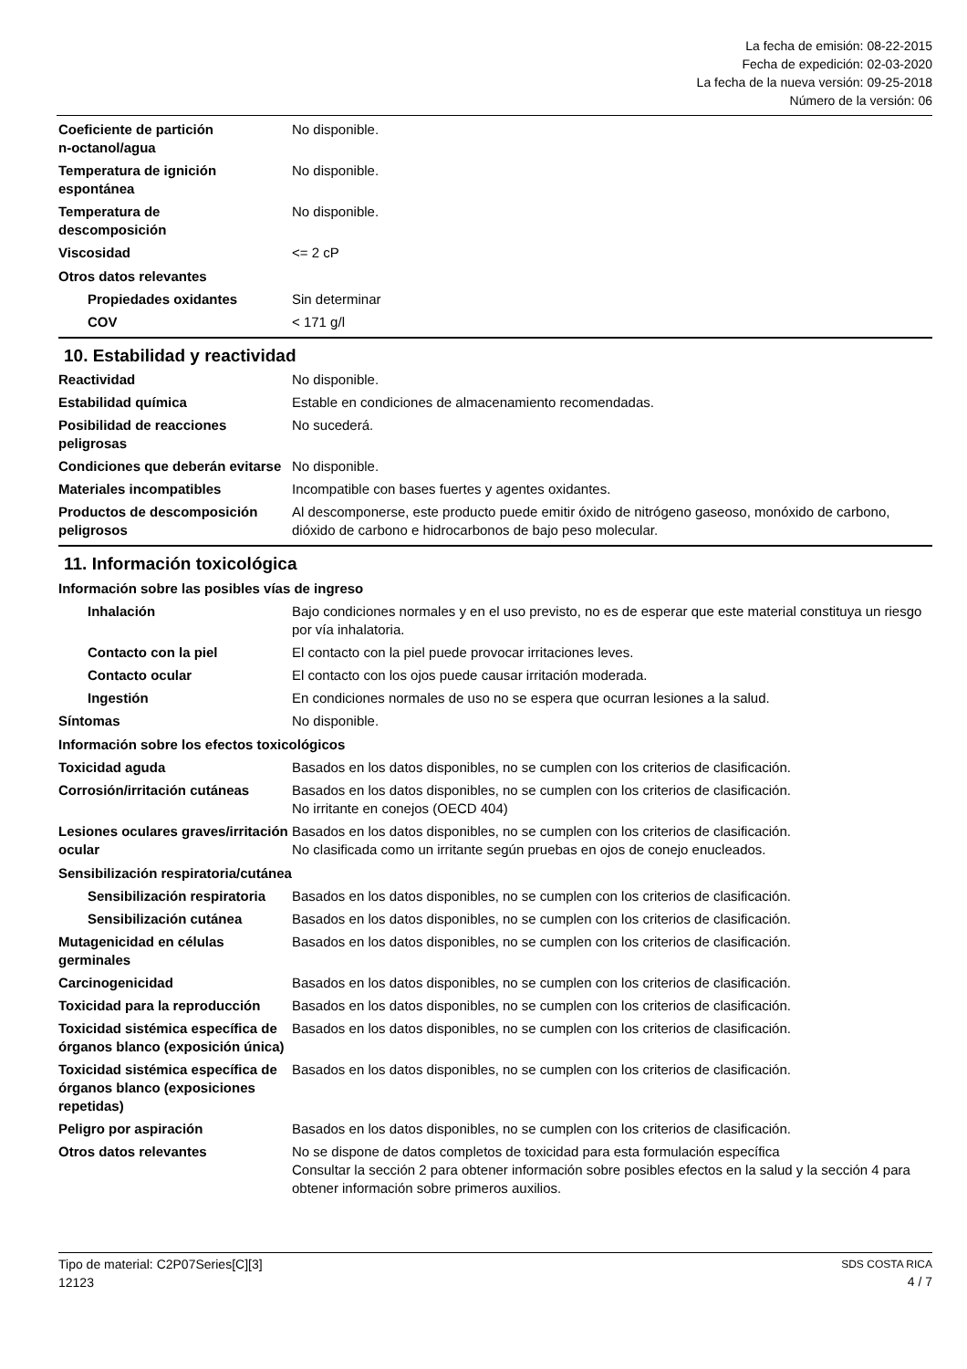La fecha de emisión: 08-22-2015
Fecha de expedición: 02-03-2020
La fecha de la nueva versión: 09-25-2018
Número de la versión: 06
Coeficiente de partición
n-octanol/agua
No disponible.
Temperatura de ignición
espontánea
No disponible.
Temperatura de
descomposición
No disponible.
Viscosidad <= 2 cP
Otros datos relevantes
Propiedades oxidantes Sin determinar
COV < 171 g/l
10. Estabilidad y reactividad
Reactividad No disponible.
Estabilidad química Estable en condiciones de almacenamiento recomendadas.
Posibilidad de reacciones peligrosas
No sucederá.
Condiciones que deberán evitarse
No disponible.
Materiales incompatibles Incompatible con bases fuertes y agentes oxidantes.
Productos de descomposición peligrosos
Al descomponerse, este producto puede emitir óxido de nitrógeno gaseoso, monóxido de carbono, dióxido de carbono e hidrocarbonos de bajo peso molecular.
11. Información toxicológica
Información sobre las posibles vías de ingreso
Inhalación Bajo condiciones normales y en el uso previsto, no es de esperar que este material constituya un riesgo por vía inhalatoria.
Contacto con la piel El contacto con la piel puede provocar irritaciones leves.
Contacto ocular El contacto con los ojos puede causar irritación moderada.
Ingestión En condiciones normales de uso no se espera que ocurran lesiones a la salud.
Síntomas No disponible.
Información sobre los efectos toxicológicos
Toxicidad aguda Basados en los datos disponibles, no se cumplen con los criterios de clasificación.
Corrosión/irritación cutáneas
Basados en los datos disponibles, no se cumplen con los criterios de clasificación.
No irritante en conejos (OECD 404)
Lesiones oculares graves/irritación ocular
Basados en los datos disponibles, no se cumplen con los criterios de clasificación.
No clasificada como un irritante según pruebas en ojos de conejo enucleados.
Sensibilización respiratoria/cutánea
Sensibilización respiratoria
Basados en los datos disponibles, no se cumplen con los criterios de clasificación.
Sensibilización cutánea Basados en los datos disponibles, no se cumplen con los criterios de clasificación.
Mutagenicidad en células germinales
Basados en los datos disponibles, no se cumplen con los criterios de clasificación.
Carcinogenicidad Basados en los datos disponibles, no se cumplen con los criterios de clasificación.
Toxicidad para la reproducción
Basados en los datos disponibles, no se cumplen con los criterios de clasificación.
Toxicidad sistémica específica de órganos blanco (exposición única)
Basados en los datos disponibles, no se cumplen con los criterios de clasificación.
Toxicidad sistémica específica de órganos blanco (exposiciones repetidas)
Basados en los datos disponibles, no se cumplen con los criterios de clasificación.
Peligro por aspiración Basados en los datos disponibles, no se cumplen con los criterios de clasificación.
Otros datos relevantes No se dispone de datos completos de toxicidad para esta formulación específica
Consultar la sección 2 para obtener información sobre posibles efectos en la salud y la sección 4 para obtener información sobre primeros auxilios.
SDS COSTA RICA
4 / 7 Tipo de material: C2P07Series[C][3]
12123